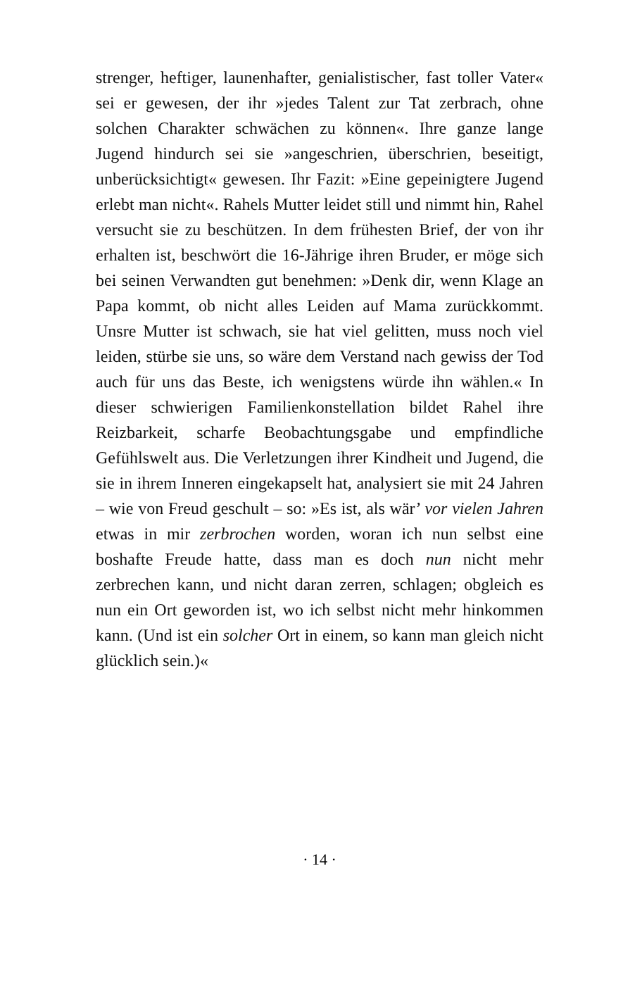strenger, heftiger, launenhafter, genialistischer, fast toller Vater« sei er gewesen, der ihr »jedes Talent zur Tat zerbrach, ohne solchen Charakter schwächen zu können«. Ihre ganze lange Jugend hindurch sei sie »angeschrien, überschrien, beseitigt, unberücksichtigt« gewesen. Ihr Fazit: »Eine gepeinigtere Jugend erlebt man nicht«. Rahels Mutter leidet still und nimmt hin, Rahel versucht sie zu beschützen. In dem frühesten Brief, der von ihr erhalten ist, beschwört die 16-Jährige ihren Bruder, er möge sich bei seinen Verwandten gut benehmen: »Denk dir, wenn Klage an Papa kommt, ob nicht alles Leiden auf Mama zurückkommt. Unsre Mutter ist schwach, sie hat viel gelitten, muss noch viel leiden, stürbe sie uns, so wäre dem Verstand nach gewiss der Tod auch für uns das Beste, ich wenigstens würde ihn wählen.« In dieser schwierigen Familienkonstellation bildet Rahel ihre Reizbarkeit, scharfe Beobachtungsgabe und empfindliche Gefühlswelt aus. Die Verletzungen ihrer Kindheit und Jugend, die sie in ihrem Inneren eingekapselt hat, analysiert sie mit 24 Jahren – wie von Freud geschult – so: »Es ist, als wär’ vor vielen Jahren etwas in mir zerbrochen worden, woran ich nun selbst eine boshafte Freude hatte, dass man es doch nun nicht mehr zerbrechen kann, und nicht daran zerren, schlagen; obgleich es nun ein Ort geworden ist, wo ich selbst nicht mehr hinkommen kann. (Und ist ein solcher Ort in einem, so kann man gleich nicht glücklich sein.)«
· 14 ·